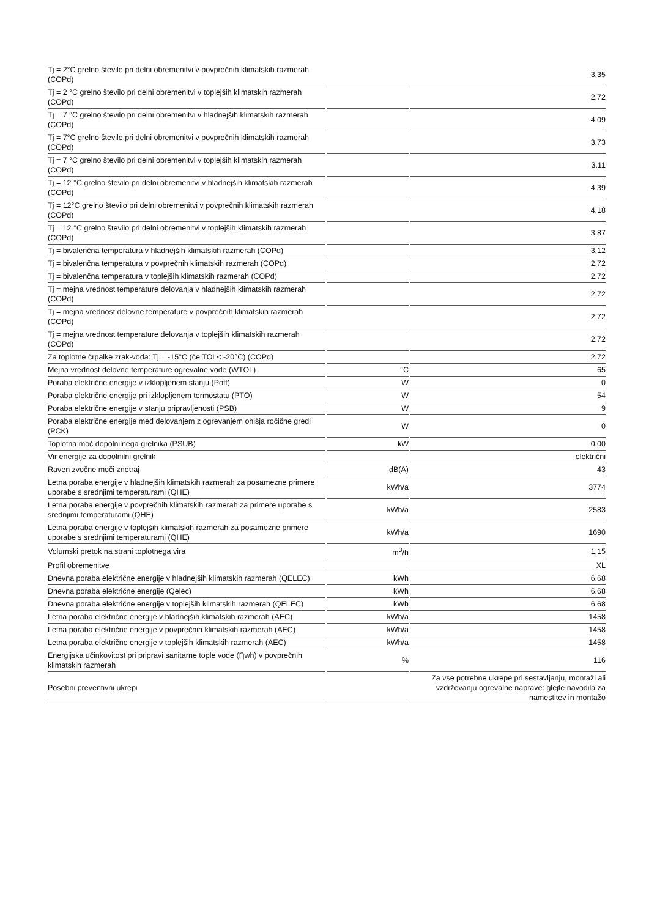| Tj = 2°C grelno število pri delni obremenitvi v povprečnih klimatskih razmerah (COPd) | | 3.35 |
| Tj = 2 °C grelno število pri delni obremenitvi v toplejših klimatskih razmerah (COPd) | | 2.72 |
| Tj = 7 °C grelno število pri delni obremenitvi v hladnejših klimatskih razmerah (COPd) | | 4.09 |
| Tj = 7°C grelno število pri delni obremenitvi v povprečnih klimatskih razmerah (COPd) | | 3.73 |
| Tj = 7 °C grelno število pri delni obremenitvi v toplejših klimatskih razmerah (COPd) | | 3.11 |
| Tj = 12 °C grelno število pri delni obremenitvi v hladnejših klimatskih razmerah (COPd) | | 4.39 |
| Tj = 12°C grelno število pri delni obremenitvi v povprečnih klimatskih razmerah (COPd) | | 4.18 |
| Tj = 12 °C grelno število pri delni obremenitvi v toplejših klimatskih razmerah (COPd) | | 3.87 |
| Tj = bivalenčna temperatura v hladnejših klimatskih razmerah (COPd) | | 3.12 |
| Tj = bivalenčna temperatura v povprečnih klimatskih razmerah (COPd) | | 2.72 |
| Tj = bivalenčna temperatura v toplejših klimatskih razmerah (COPd) | | 2.72 |
| Tj = mejna vrednost temperature delovanja v hladnejših klimatskih razmerah (COPd) | | 2.72 |
| Tj = mejna vrednost delovne temperature v povprečnih klimatskih razmerah (COPd) | | 2.72 |
| Tj = mejna vrednost temperature delovanja v toplejših klimatskih razmerah (COPd) | | 2.72 |
| Za toplotne črpalke zrak-voda: Tj = -15°C (če TOL< -20°C) (COPd) | | 2.72 |
| Mejna vrednost delovne temperature ogrevalne vode (WTOL) | °C | 65 |
| Poraba električne energije v izklopljenem stanju (Poff) | W | 0 |
| Poraba električne energije pri izklopljenem termostatu (PTO) | W | 54 |
| Poraba električne energije v stanju pripravljenosti (PSB) | W | 9 |
| Poraba električne energije med delovanjem z ogrevanjem ohišja ročične gredi (PCK) | W | 0 |
| Toplotna moč dopolnilnega grelnika (PSUB) | kW | 0.00 |
| Vir energije za dopolnilni grelnik | | električni |
| Raven zvočne moči znotraj | dB(A) | 43 |
| Letna poraba energije v hladnejših klimatskih razmerah za posamezne primere uporabe s srednjimi temperaturami (QHE) | kWh/a | 3774 |
| Letna poraba energije v povprečnih klimatskih razmerah za primere uporabe s srednjimi temperaturami (QHE) | kWh/a | 2583 |
| Letna poraba energije v toplejših klimatskih razmerah za posamezne primere uporabe s srednjimi temperaturami (QHE) | kWh/a | 1690 |
| Volumski pretok na strani toplotnega vira | m<sup>3</sup>/h | 1,15 |
| Profil obremenitve | | XL |
| Dnevna poraba električne energije v hladnejših klimatskih razmerah (QELEC) | kWh | 6.68 |
| Dnevna poraba električne energije (Qelec) | kWh | 6.68 |
| Dnevna poraba električne energije v toplejših klimatskih razmerah (QELEC) | kWh | 6.68 |
| Letna poraba električne energije v hladnejših klimatskih razmerah (AEC) | kWh/a | 1458 |
| Letna poraba električne energije v povprečnih klimatskih razmerah (AEC) | kWh/a | 1458 |
| Letna poraba električne energije v toplejših klimatskih razmerah (AEC) | kWh/a | 1458 |
| Energijska učinkovitost pri pripravi sanitarne tople vode (Ƞwh) v povprečnih klimatskih razmerah | % | 116 |
| Posebni preventivni ukrepi | | Za vse potrebne ukrepe pri sestavljanju, montaži ali vzdrževanju ogrevalne naprave: glejte navodila za namestitev in montažo |